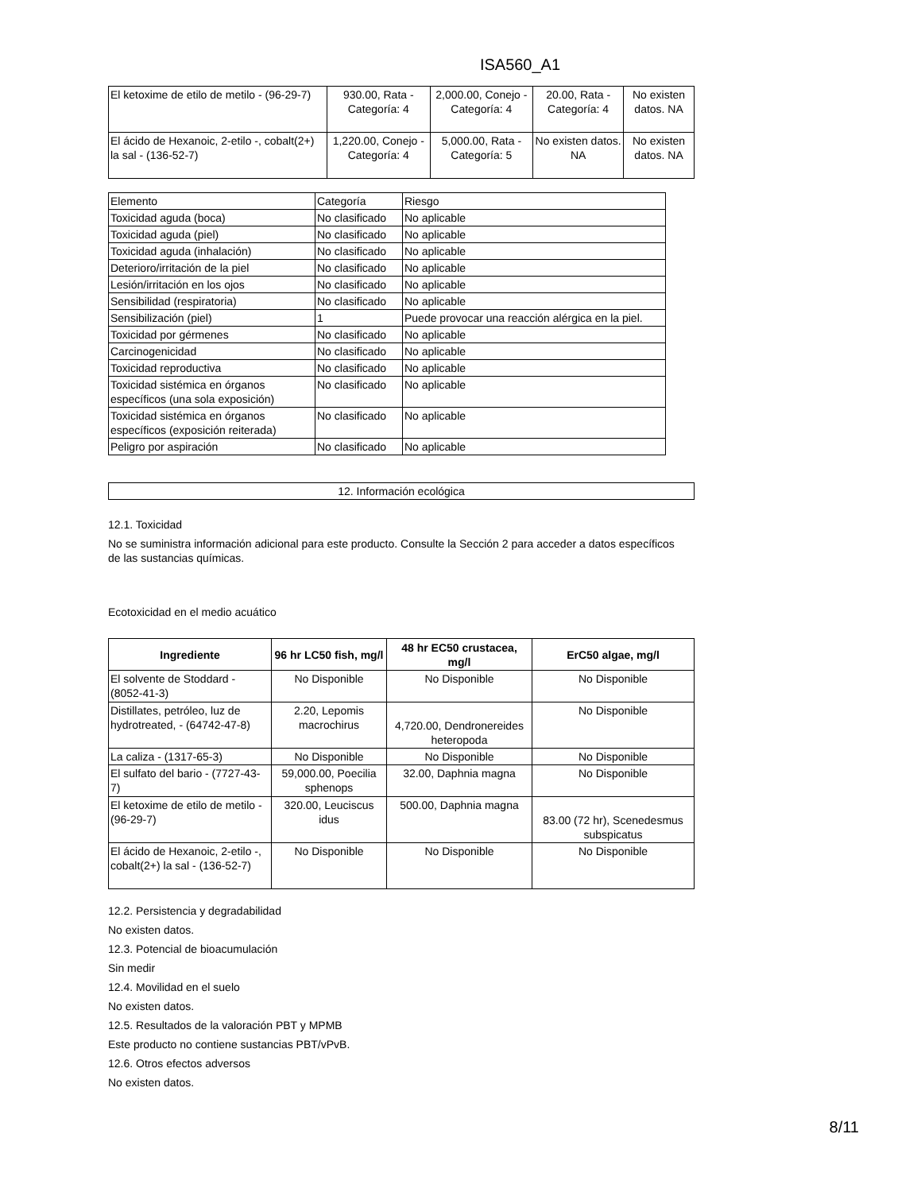ISA560_A1
| El ketoxime de etilo de metilo - (96-29-7) | 930.00, Rata - Categoría: 4 | 2,000.00, Conejo - Categoría: 4 | 20.00, Rata - Categoría: 4 | No existen datos. NA |
| El ácido de Hexanoic, 2-etilo -, cobalt(2+) la sal - (136-52-7) | 1,220.00, Conejo - Categoría: 4 | 5,000.00, Rata - Categoría: 5 | No existen datos. NA | No existen datos. NA |
| Elemento | Categoría | Riesgo |
| Toxicidad aguda (boca) | No clasificado | No aplicable |
| Toxicidad aguda (piel) | No clasificado | No aplicable |
| Toxicidad aguda (inhalación) | No clasificado | No aplicable |
| Deterioro/irritación de la piel | No clasificado | No aplicable |
| Lesión/irritación en los ojos | No clasificado | No aplicable |
| Sensibilidad (respiratoria) | No clasificado | No aplicable |
| Sensibilización (piel) | 1 | Puede provocar una reacción alérgica en la piel. |
| Toxicidad por gérmenes | No clasificado | No aplicable |
| Carcinogenicidad | No clasificado | No aplicable |
| Toxicidad reproductiva | No clasificado | No aplicable |
| Toxicidad sistémica en órganos específicos (una sola exposición) | No clasificado | No aplicable |
| Toxicidad sistémica en órganos específicos (exposición reiterada) | No clasificado | No aplicable |
| Peligro por aspiración | No clasificado | No aplicable |
12. Información ecológica
12.1. Toxicidad
No se suministra información adicional para este producto. Consulte la Sección 2 para acceder a datos específicos de las sustancias químicas.
Ecotoxicidad en el medio acuático
| Ingrediente | 96 hr LC50 fish, mg/l | 48 hr EC50 crustacea, mg/l | ErC50 algae, mg/l |
| --- | --- | --- | --- |
| El solvente de Stoddard - (8052-41-3) | No Disponible | No Disponible | No Disponible |
| Distillates, petróleo, luz de hydrotreated, - (64742-47-8) | 2.20, Lepomis macrochirus | 4,720.00, Dendronereides heteropoda | No Disponible |
| La caliza - (1317-65-3) | No Disponible | No Disponible | No Disponible |
| El sulfato del bario - (7727-43-7) | 59,000.00, Poecilia sphenops | 32.00, Daphnia magna | No Disponible |
| El ketoxime de etilo de metilo - (96-29-7) | 320.00, Leuciscus idus | 500.00, Daphnia magna | 83.00 (72 hr), Scenedesmus subspicatus |
| El ácido de Hexanoic, 2-etilo -, cobalt(2+) la sal - (136-52-7) | No Disponible | No Disponible | No Disponible |
12.2. Persistencia y degradabilidad
No existen datos.
12.3. Potencial de bioacumulación
Sin medir
12.4. Movilidad en el suelo
No existen datos.
12.5. Resultados de la valoración PBT y MPMB
Este producto no contiene sustancias PBT/vPvB.
12.6. Otros efectos adversos
No existen datos.
8/11